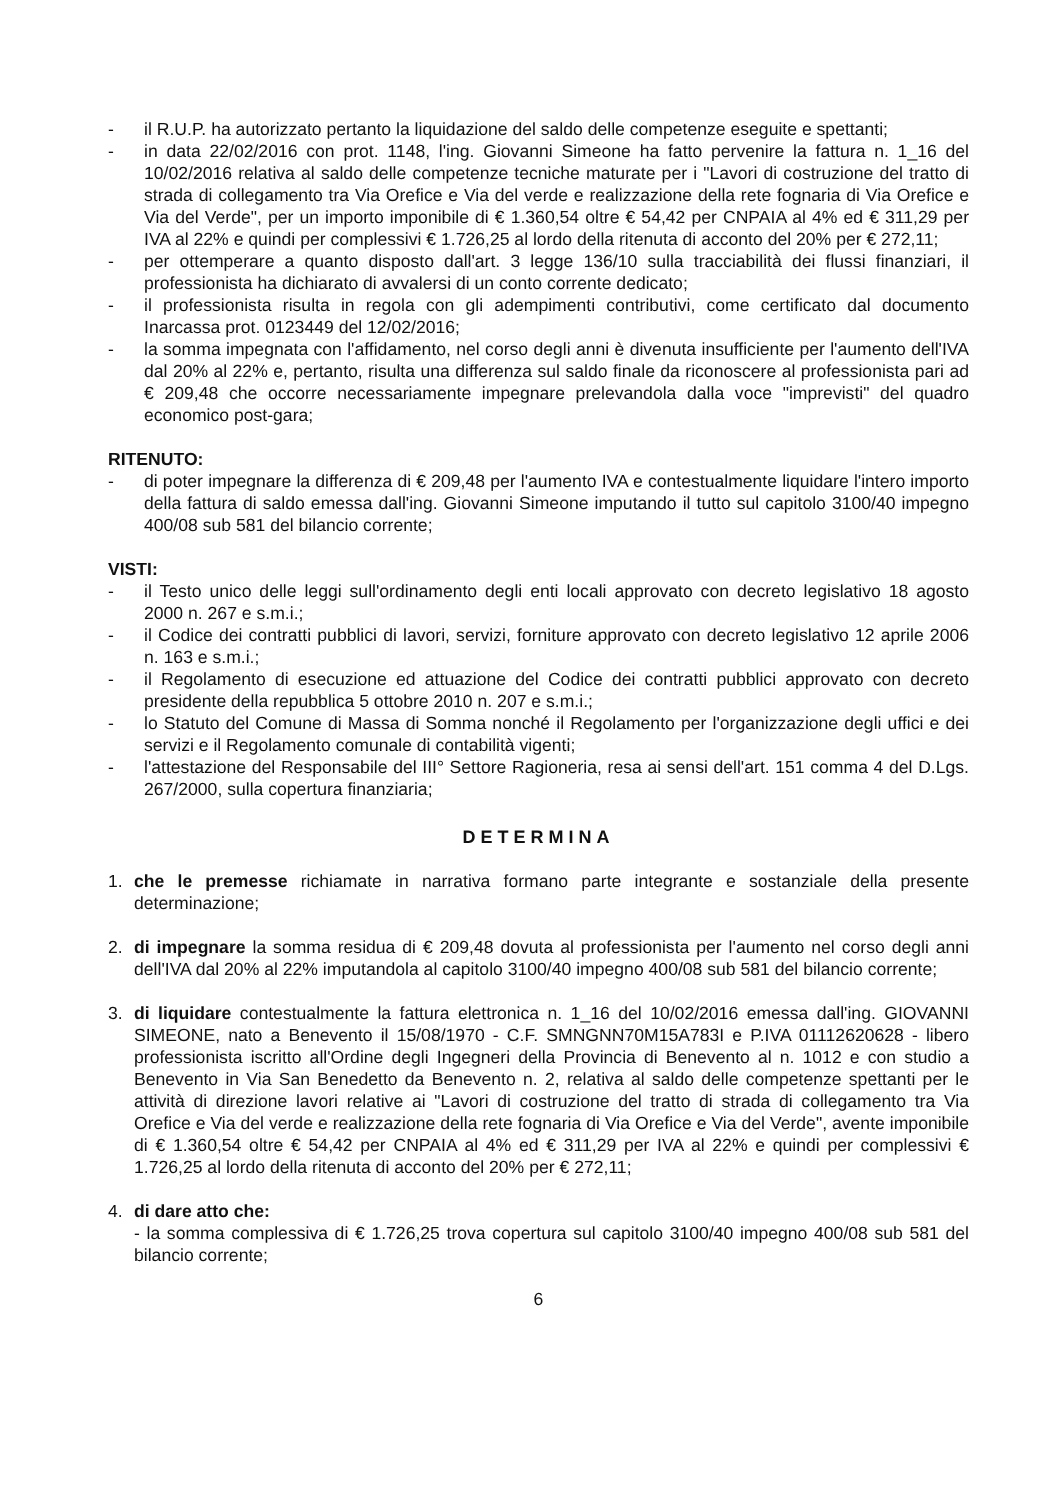- il R.U.P. ha autorizzato pertanto la liquidazione del saldo delle competenze eseguite e spettanti;
- in data 22/02/2016 con prot. 1148, l'ing. Giovanni Simeone ha fatto pervenire la fattura n. 1_16 del 10/02/2016 relativa al saldo delle competenze tecniche maturate per i "Lavori di costruzione del tratto di strada di collegamento tra Via Orefice e Via del verde e realizzazione della rete fognaria di Via Orefice e Via del Verde", per un importo imponibile di € 1.360,54 oltre € 54,42 per CNPAIA al 4% ed € 311,29 per IVA al 22% e quindi per complessivi € 1.726,25 al lordo della ritenuta di acconto del 20% per € 272,11;
- per ottemperare a quanto disposto dall'art. 3 legge 136/10 sulla tracciabilità dei flussi finanziari, il professionista ha dichiarato di avvalersi di un conto corrente dedicato;
- il professionista risulta in regola con gli adempimenti contributivi, come certificato dal documento Inarcassa prot. 0123449 del 12/02/2016;
- la somma impegnata con l'affidamento, nel corso degli anni è divenuta insufficiente per l'aumento dell'IVA dal 20% al 22% e, pertanto, risulta una differenza sul saldo finale da riconoscere al professionista pari ad € 209,48 che occorre necessariamente impegnare prelevandola dalla voce "imprevisti" del quadro economico post-gara;
RITENUTO:
- di poter impegnare la differenza di € 209,48 per l'aumento IVA e contestualmente liquidare l'intero importo della fattura di saldo emessa dall'ing. Giovanni Simeone imputando il tutto sul capitolo 3100/40 impegno 400/08 sub 581 del bilancio corrente;
VISTI:
- il Testo unico delle leggi sull'ordinamento degli enti locali approvato con decreto legislativo 18 agosto 2000 n. 267 e s.m.i.;
- il Codice dei contratti pubblici di lavori, servizi, forniture approvato con decreto legislativo 12 aprile 2006 n. 163 e s.m.i.;
- il Regolamento di esecuzione ed attuazione del Codice dei contratti pubblici approvato con decreto presidente della repubblica 5 ottobre 2010 n. 207 e s.m.i.;
- lo Statuto del Comune di Massa di Somma nonché il Regolamento per l'organizzazione degli uffici e dei servizi e il Regolamento comunale di contabilità vigenti;
- l'attestazione del Responsabile del III° Settore Ragioneria, resa ai sensi dell'art. 151 comma 4 del D.Lgs. 267/2000, sulla copertura finanziaria;
DETERMINA
1. che le premesse richiamate in narrativa formano parte integrante e sostanziale della presente determinazione;
2. di impegnare la somma residua di € 209,48 dovuta al professionista per l'aumento nel corso degli anni dell'IVA dal 20% al 22% imputandola al capitolo 3100/40 impegno 400/08 sub 581 del bilancio corrente;
3. di liquidare contestualmente la fattura elettronica n. 1_16 del 10/02/2016 emessa dall'ing. GIOVANNI SIMEONE, nato a Benevento il 15/08/1970 - C.F. SMNGNN70M15A783I e P.IVA 01112620628 - libero professionista iscritto all'Ordine degli Ingegneri della Provincia di Benevento al n. 1012 e con studio a Benevento in Via San Benedetto da Benevento n. 2, relativa al saldo delle competenze spettanti per le attività di direzione lavori relative ai "Lavori di costruzione del tratto di strada di collegamento tra Via Orefice e Via del verde e realizzazione della rete fognaria di Via Orefice e Via del Verde", avente imponibile di € 1.360,54 oltre € 54,42 per CNPAIA al 4% ed € 311,29 per IVA al 22% e quindi per complessivi € 1.726,25 al lordo della ritenuta di acconto del 20% per € 272,11;
4. di dare atto che:
- la somma complessiva di € 1.726,25 trova copertura sul capitolo 3100/40 impegno 400/08 sub 581 del bilancio corrente;
6